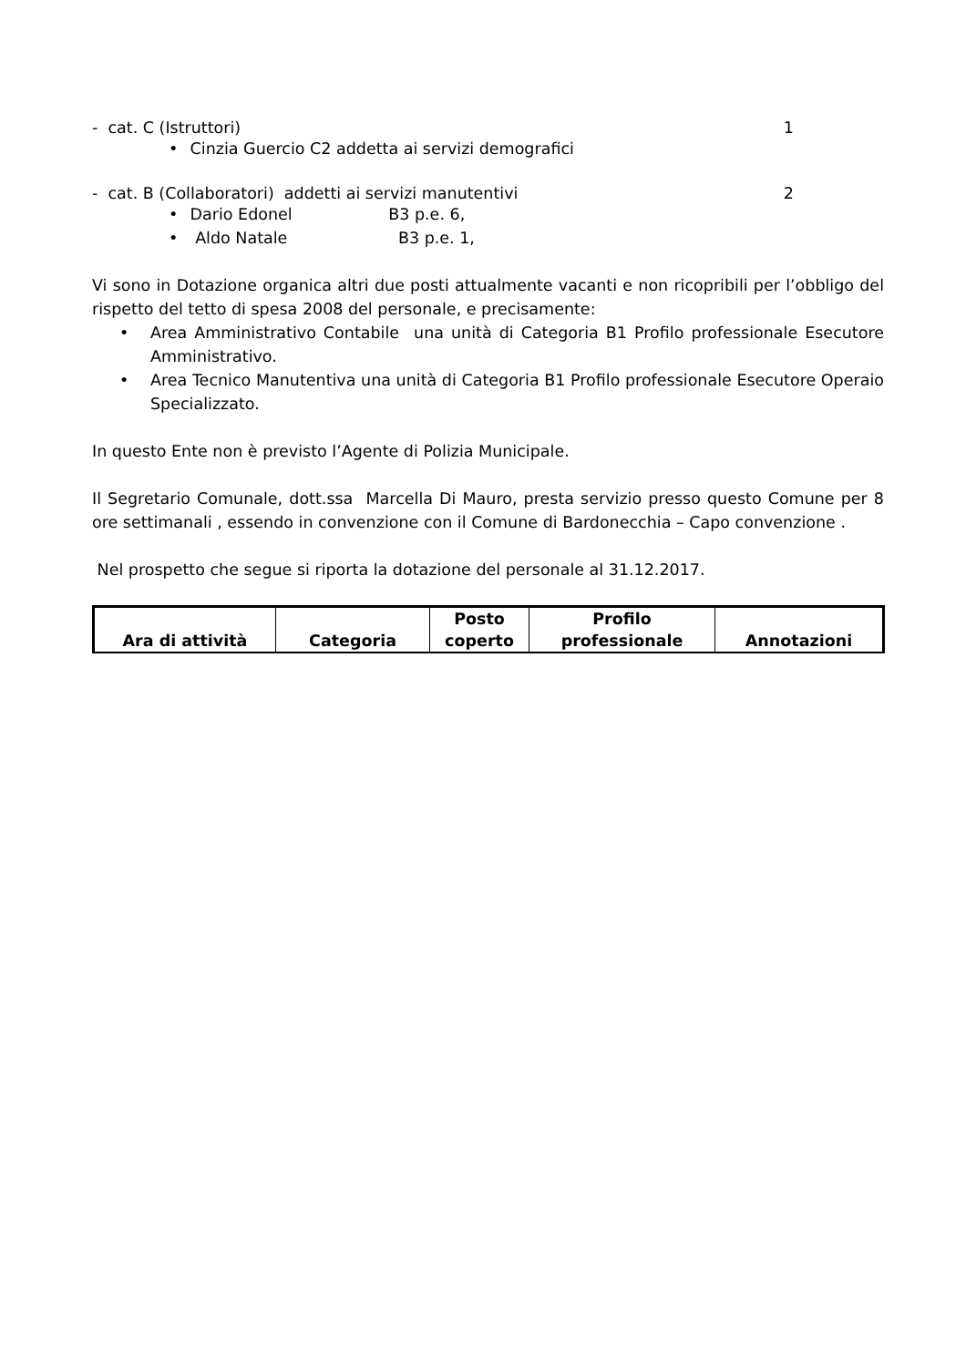- cat. C (Istruttori) 1
• Cinzia Guercio C2 addetta ai servizi demografici
- cat. B (Collaboratori) addetti ai servizi manutentivi 2
• Dario Edonel B3 p.e. 6,
• Aldo Natale B3 p.e. 1,
Vi sono in Dotazione organica altri due posti attualmente vacanti e non ricopribili per l’obbligo del rispetto del tetto di spesa 2008 del personale, e precisamente:
• Area Amministrativo Contabile una unità di Categoria B1 Profilo professionale Esecutore Amministrativo.
• Area Tecnico Manutentiva una unità di Categoria B1 Profilo professionale Esecutore Operaio Specializzato.
In questo Ente non è previsto l’Agente di Polizia Municipale.
Il Segretario Comunale, dott.ssa Marcella Di Mauro, presta servizio presso questo Comune per 8 ore settimanali , essendo in convenzione con il Comune di Bardonecchia – Capo convenzione .
Nel prospetto che segue si riporta la dotazione del personale al 31.12.2017.
| Ara di attività | Categoria | Posto coperto | Profilo professionale | Annotazioni |
| --- | --- | --- | --- | --- |